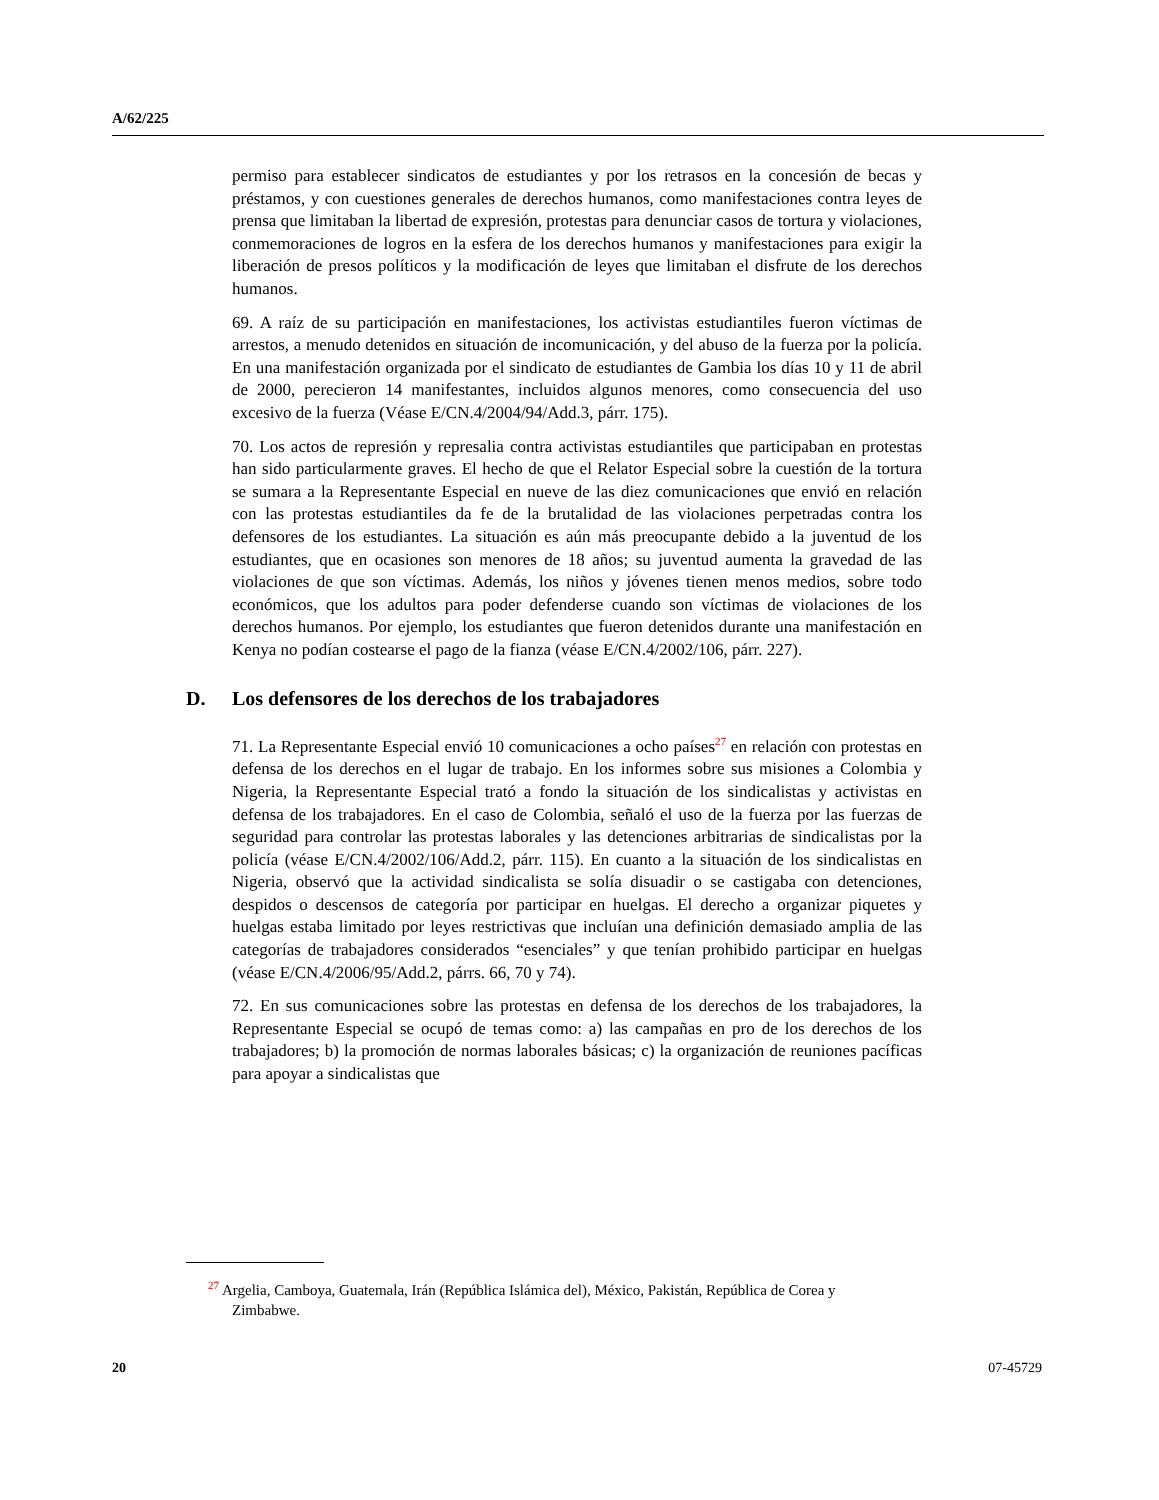A/62/225
permiso para establecer sindicatos de estudiantes y por los retrasos en la concesión de becas y préstamos, y con cuestiones generales de derechos humanos, como manifestaciones contra leyes de prensa que limitaban la libertad de expresión, protestas para denunciar casos de tortura y violaciones, conmemoraciones de logros en la esfera de los derechos humanos y manifestaciones para exigir la liberación de presos políticos y la modificación de leyes que limitaban el disfrute de los derechos humanos.
69. A raíz de su participación en manifestaciones, los activistas estudiantiles fueron víctimas de arrestos, a menudo detenidos en situación de incomunicación, y del abuso de la fuerza por la policía. En una manifestación organizada por el sindicato de estudiantes de Gambia los días 10 y 11 de abril de 2000, perecieron 14 manifestantes, incluidos algunos menores, como consecuencia del uso excesivo de la fuerza (Véase E/CN.4/2004/94/Add.3, párr. 175).
70. Los actos de represión y represalia contra activistas estudiantiles que participaban en protestas han sido particularmente graves. El hecho de que el Relator Especial sobre la cuestión de la tortura se sumara a la Representante Especial en nueve de las diez comunicaciones que envió en relación con las protestas estudiantiles da fe de la brutalidad de las violaciones perpetradas contra los defensores de los estudiantes. La situación es aún más preocupante debido a la juventud de los estudiantes, que en ocasiones son menores de 18 años; su juventud aumenta la gravedad de las violaciones de que son víctimas. Además, los niños y jóvenes tienen menos medios, sobre todo económicos, que los adultos para poder defenderse cuando son víctimas de violaciones de los derechos humanos. Por ejemplo, los estudiantes que fueron detenidos durante una manifestación en Kenya no podían costearse el pago de la fianza (véase E/CN.4/2002/106, párr. 227).
D. Los defensores de los derechos de los trabajadores
71. La Representante Especial envió 10 comunicaciones a ocho países<sup>27</sup> en relación con protestas en defensa de los derechos en el lugar de trabajo. En los informes sobre sus misiones a Colombia y Nigeria, la Representante Especial trató a fondo la situación de los sindicalistas y activistas en defensa de los trabajadores. En el caso de Colombia, señaló el uso de la fuerza por las fuerzas de seguridad para controlar las protestas laborales y las detenciones arbitrarias de sindicalistas por la policía (véase E/CN.4/2002/106/Add.2, párr. 115). En cuanto a la situación de los sindicalistas en Nigeria, observó que la actividad sindicalista se solía disuadir o se castigaba con detenciones, despidos o descensos de categoría por participar en huelgas. El derecho a organizar piquetes y huelgas estaba limitado por leyes restrictivas que incluían una definición demasiado amplia de las categorías de trabajadores considerados “esenciales” y que tenían prohibido participar en huelgas (véase E/CN.4/2006/95/Add.2, párrs. 66, 70 y 74).
72. En sus comunicaciones sobre las protestas en defensa de los derechos de los trabajadores, la Representante Especial se ocupó de temas como: a) las campañas en pro de los derechos de los trabajadores; b) la promoción de normas laborales básicas; c) la organización de reuniones pacíficas para apoyar a sindicalistas que
<sup>27</sup> Argelia, Camboya, Guatemala, Irán (República Islámica del), México, Pakistán, República de Corea y Zimbabwe.
20 07-45729